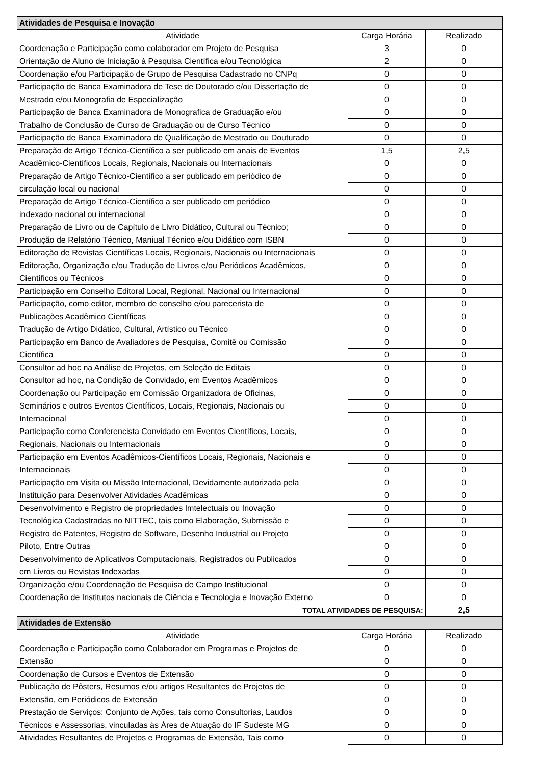| Atividades de Pesquisa e Inovação | | |
| Atividade | Carga Horária | Realizado |
| Coordenação e Participação como colaborador em Projeto de Pesquisa | 3 | 0 |
| Orientação de Aluno de Iniciação à Pesquisa Científica e/ou Tecnológica | 2 | 0 |
| Coordenação e/ou Participação de Grupo de Pesquisa Cadastrado no CNPq | 0 | 0 |
| Participação de Banca Examinadora de Tese de Doutorado e/ou Dissertação de | 0 | 0 |
| Mestrado e/ou Monografia de Especialização | 0 | 0 |
| Participação de Banca Examinadora de Monografica de Graduação e/ou | 0 | 0 |
| Trabalho de Conclusão de Curso de Graduação ou de Curso Técnico | 0 | 0 |
| Participação de Banca Examinadora de Qualificação de Mestrado ou Douturado | 0 | 0 |
| Preparação de Artigo Técnico-Científico a ser publicado em anais de Eventos | 1,5 | 2,5 |
| Acadêmico-Científicos Locais, Regionais, Nacionais ou Internacionais | 0 | 0 |
| Preparação de Artigo Técnico-Científico a ser publicado em periódico de | 0 | 0 |
| circulação local ou nacional | 0 | 0 |
| Preparação de Artigo Técnico-Científico a ser publicado em periódico | 0 | 0 |
| indexado nacional ou internacional | 0 | 0 |
| Preparação de Livro ou de Capítulo de Livro Didático, Cultural ou Técnico; | 0 | 0 |
| Produção de Relatório Técnico, Maniual Técnico e/ou Didático com ISBN | 0 | 0 |
| Editoração de Revistas Científicas Locais, Regionais, Nacionais ou Internacionais | 0 | 0 |
| Editoração, Organização e/ou Tradução de Livros e/ou Periódicos Acadêmicos, | 0 | 0 |
| Científicos ou Técnicos | 0 | 0 |
| Participação em Conselho Editoral Local, Regional, Nacional ou Internacional | 0 | 0 |
| Participação, como editor, membro de conselho e/ou parecerista de | 0 | 0 |
| Publicações Acadêmico Científicas | 0 | 0 |
| Tradução de Artigo Didático, Cultural, Artístico ou Técnico | 0 | 0 |
| Participação em Banco de Avaliadores de Pesquisa, Comitê ou Comissão | 0 | 0 |
| Científica | 0 | 0 |
| Consultor ad hoc na Análise de Projetos, em Seleção de Editais | 0 | 0 |
| Consultor ad hoc, na Condição de Convidado, em Eventos Acadêmicos | 0 | 0 |
| Coordenação ou Participação em Comissão Organizadora de Oficinas, | 0 | 0 |
| Seminários e outros Eventos Científicos, Locais, Regionais, Nacionais ou | 0 | 0 |
| Internacional | 0 | 0 |
| Participação como Conferencista Convidado em Eventos Científicos, Locais, | 0 | 0 |
| Regionais, Nacionais ou Internacionais | 0 | 0 |
| Participação em Eventos Acadêmicos-Científicos Locais, Regionais, Nacionais e | 0 | 0 |
| Internacionais | 0 | 0 |
| Participação em Visita ou Missão Internacional, Devidamente autorizada pela | 0 | 0 |
| Instituição para Desenvolver Atividades Acadêmicas | 0 | 0 |
| Desenvolvimento e Registro de propriedades Imtelectuais ou Inovação | 0 | 0 |
| Tecnológica Cadastradas no NITTEC, tais como Elaboração, Submissão e | 0 | 0 |
| Registro de Patentes, Registro de Software, Desenho Industrial ou Projeto | 0 | 0 |
| Piloto, Entre Outras | 0 | 0 |
| Desenvolvimento de Aplicativos Computacionais, Registrados ou Publicados | 0 | 0 |
| em Livros ou Revistas Indexadas | 0 | 0 |
| Organização e/ou Coordenação de Pesquisa de Campo Institucional | 0 | 0 |
| Coordenação de Institutos nacionais de Ciência e Tecnologia e Inovação Externo | 0 | 0 |
| TOTAL ATIVIDADES DE PESQUISA: | | 2,5 |
| Atividades de Extensão | | |
| Atividade | Carga Horária | Realizado |
| Coordenação e Participação como Colaborador em Programas e Projetos de | 0 | 0 |
| Extensão | 0 | 0 |
| Coordenação de Cursos e Eventos de Extensão | 0 | 0 |
| Publicação de Pôsters, Resumos e/ou artigos Resultantes de Projetos de | 0 | 0 |
| Extensão, em Periódicos de Extensão | 0 | 0 |
| Prestação de Serviços: Conjunto de Ações, tais como Consultorias, Laudos | 0 | 0 |
| Técnicos e Assessorias, vinculadas às Áres de Atuação do IF Sudeste MG | 0 | 0 |
| Atividades Resultantes de Projetos e Programas de Extensão, Tais como | 0 | 0 |